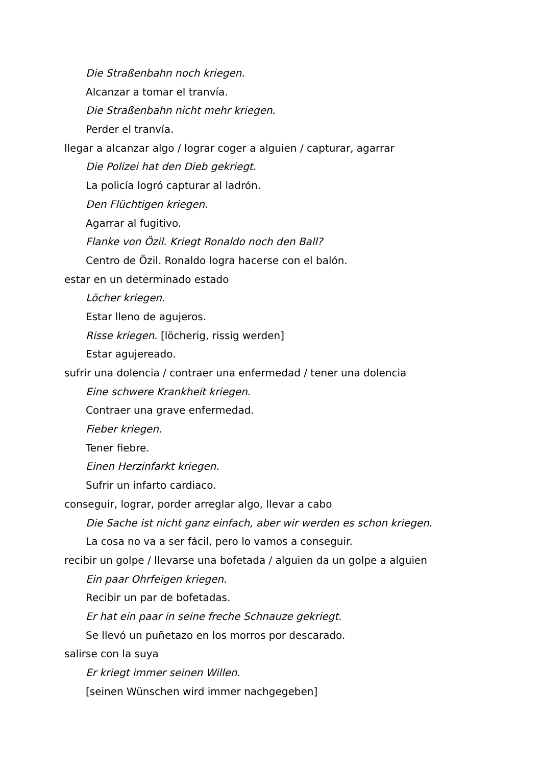Die Straßenbahn noch kriegen.
Alcanzar a tomar el tranvía.
Die Straßenbahn nicht mehr kriegen.
Perder el tranvía.
llegar a alcanzar algo / lograr coger a alguien / capturar, agarrar
Die Polizei hat den Dieb gekriegt.
La policía logró capturar al ladrón.
Den Flüchtigen kriegen.
Agarrar al fugitivo.
Flanke von Özil. Kriegt Ronaldo noch den Ball?
Centro de Özil. Ronaldo logra hacerse con el balón.
estar en un determinado estado
Löcher kriegen.
Estar lleno de agujeros.
Risse kriegen. [löcherig, rissig werden]
Estar agujereado.
sufrir una dolencia / contraer una enfermedad / tener una dolencia
Eine schwere Krankheit kriegen.
Contraer una grave enfermedad.
Fieber kriegen.
Tener fiebre.
Einen Herzinfarkt kriegen.
Sufrir un infarto cardiaco.
conseguir, lograr, porder arreglar algo, llevar a cabo
Die Sache ist nicht ganz einfach, aber wir werden es schon kriegen.
La cosa no va a ser fácil, pero lo vamos a conseguir.
recibir un golpe / llevarse una bofetada / alguien da un golpe a alguien
Ein paar Ohrfeigen kriegen.
Recibir un par de bofetadas.
Er hat ein paar in seine freche Schnauze gekriegt.
Se llevó un puñetazo en los morros por descarado.
salirse con la suya
Er kriegt immer seinen Willen.
[seinen Wünschen wird immer nachgegeben]